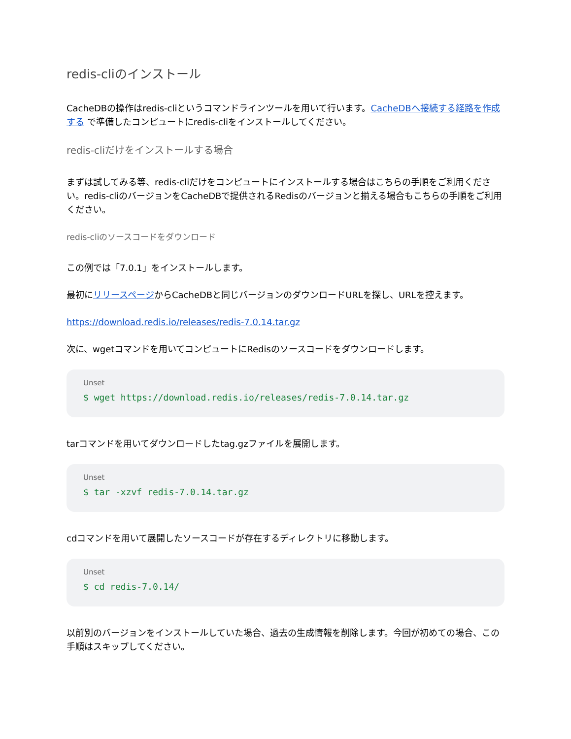redis-cliのインストール
CacheDBの操作はredis-cliというコマンドラインツールを用いて行います。CacheDBへ接続する経路を作成する で準備したコンピュートにredis-cliをインストールしてください。
redis-cliだけをインストールする場合
まずは試してみる等、redis-cliだけをコンピュートにインストールする場合はこちらの手順をご利用ください。redis-cliのバージョンをCacheDBで提供されるRedisのバージョンと揃える場合もこちらの手順をご利用ください。
redis-cliのソースコードをダウンロード
この例では「7.0.1」をインストールします。
最初にリリースページからCacheDBと同じバージョンのダウンロードURLを探し、URLを控えます。
https://download.redis.io/releases/redis-7.0.14.tar.gz
次に、wgetコマンドを用いてコンピュートにRedisのソースコードをダウンロードします。
Unset
$ wget https://download.redis.io/releases/redis-7.0.14.tar.gz
tarコマンドを用いてダウンロードしたtag.gzファイルを展開します。
Unset
$ tar -xzvf redis-7.0.14.tar.gz
cdコマンドを用いて展開したソースコードが存在するディレクトリに移動します。
Unset
$ cd redis-7.0.14/
以前別のバージョンをインストールしていた場合、過去の生成情報を削除します。今回が初めての場合、この手順はスキップしてください。